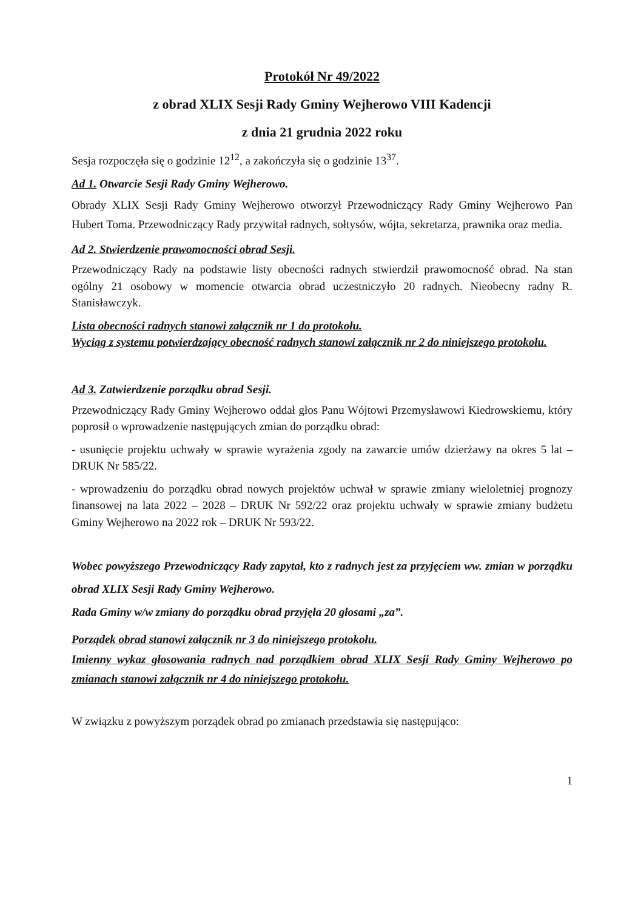Protokół Nr 49/2022
z obrad XLIX Sesji Rady Gminy Wejherowo VIII Kadencji
z dnia 21 grudnia 2022 roku
Sesja rozpoczęła się o godzinie 12<sup>12</sup>, a zakończyła się o godzinie 13<sup>37</sup>.
Ad 1. Otwarcie Sesji Rady Gminy Wejherowo.
Obrady XLIX Sesji Rady Gminy Wejherowo otworzył Przewodniczący Rady Gminy Wejherowo Pan Hubert Toma. Przewodniczący Rady przywitał radnych, sołtysów, wójta, sekretarza, prawnika oraz media.
Ad 2. Stwierdzenie prawomocności obrad Sesji.
Przewodniczący Rady na podstawie listy obecności radnych stwierdził prawomocność obrad. Na stan ogólny 21 osobowy w momencie otwarcia obrad uczestniczyło 20 radnych. Nieobecny radny R. Stanisławczyk.
Lista obecności radnych stanowi załącznik nr 1 do protokołu.
Wyciąg z systemu potwierdzający obecność radnych stanowi załącznik nr 2 do niniejszego protokołu.
Ad 3. Zatwierdzenie porządku obrad Sesji.
Przewodniczący Rady Gminy Wejherowo oddał głos Panu Wójtowi Przemysławowi Kiedrowskiemu, który poprosił o wprowadzenie następujących zmian do porządku obrad:
- usunięcie projektu uchwały w sprawie wyrażenia zgody na zawarcie umów dzierżawy na okres 5 lat – DRUK Nr 585/22.
- wprowadzeniu do porządku obrad nowych projektów uchwał w sprawie zmiany wieloletniej prognozy finansowej na lata 2022 – 2028 – DRUK Nr 592/22 oraz projektu uchwały w sprawie zmiany budżetu Gminy Wejherowo na 2022 rok – DRUK Nr 593/22.
Wobec powyższego Przewodniczący Rady zapytał, kto z radnych jest za przyjęciem ww. zmian w porządku obrad XLIX Sesji Rady Gminy Wejherowo.
Rada Gminy w/w zmiany do porządku obrad przyjęła 20 głosami „za”.
Porządek obrad stanowi załącznik nr 3 do niniejszego protokołu.
Imienny wykaz głosowania radnych nad porządkiem obrad XLIX Sesji Rady Gminy Wejherowo po zmianach stanowi załącznik nr 4 do niniejszego protokołu.
W związku z powyższym porządek obrad po zmianach przedstawia się następująco:
1